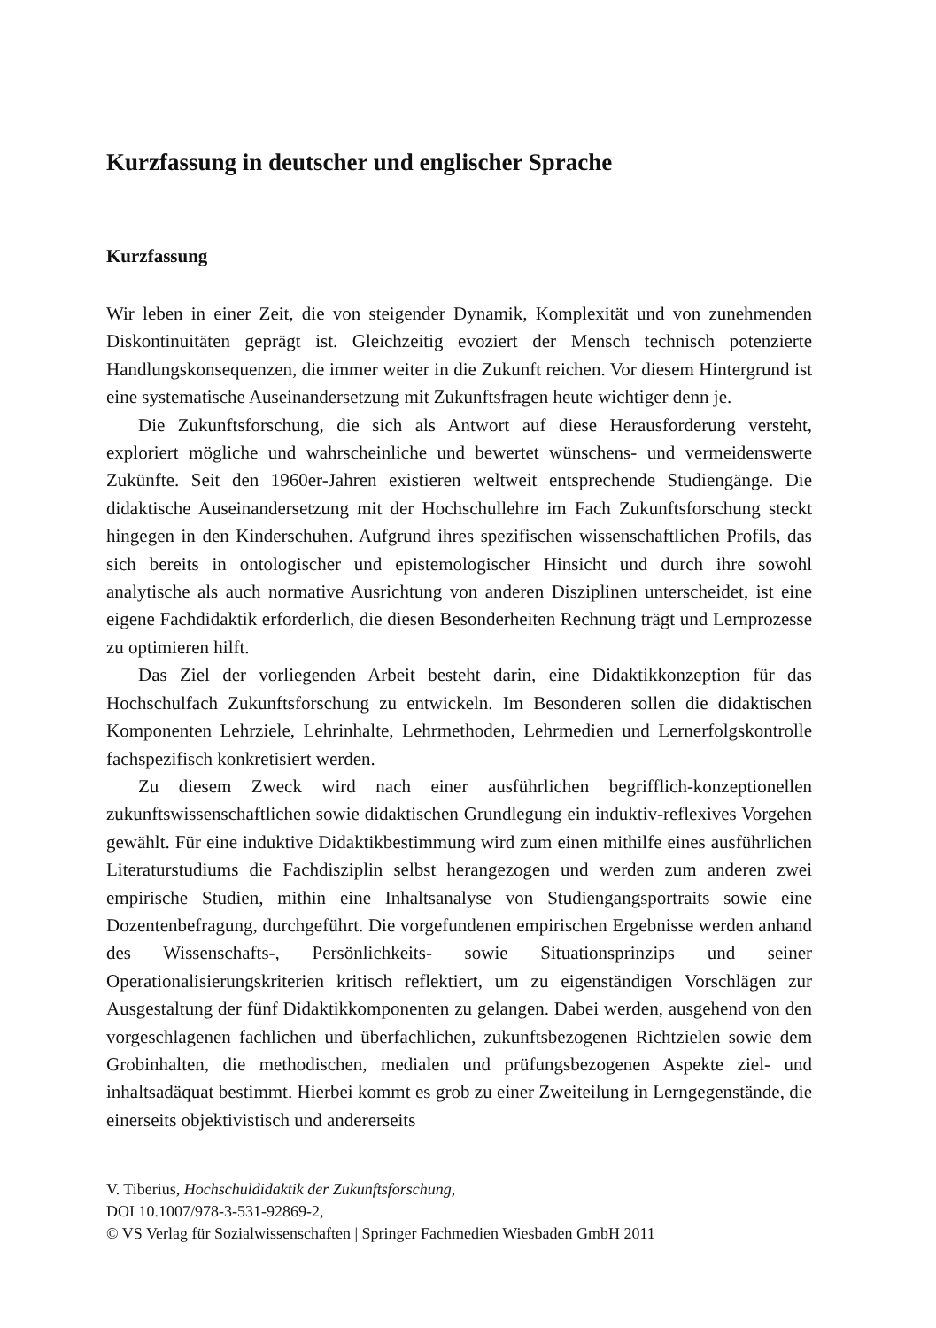Kurzfassung in deutscher und englischer Sprache
Kurzfassung
Wir leben in einer Zeit, die von steigender Dynamik, Komplexität und von zunehmenden Diskontinuitäten geprägt ist. Gleichzeitig evoziert der Mensch technisch potenzierte Handlungskonsequenzen, die immer weiter in die Zukunft reichen. Vor diesem Hintergrund ist eine systematische Auseinandersetzung mit Zukunftsfragen heute wichtiger denn je.
Die Zukunftsforschung, die sich als Antwort auf diese Herausforderung versteht, exploriert mögliche und wahrscheinliche und bewertet wünschens- und vermeidenswerte Zukünfte. Seit den 1960er-Jahren existieren weltweit entsprechende Studiengänge. Die didaktische Auseinandersetzung mit der Hochschullehre im Fach Zukunftsforschung steckt hingegen in den Kinderschuhen. Aufgrund ihres spezifischen wissenschaftlichen Profils, das sich bereits in ontologischer und epistemologischer Hinsicht und durch ihre sowohl analytische als auch normative Ausrichtung von anderen Disziplinen unterscheidet, ist eine eigene Fachdidaktik erforderlich, die diesen Besonderheiten Rechnung trägt und Lernprozesse zu optimieren hilft.
Das Ziel der vorliegenden Arbeit besteht darin, eine Didaktikkonzeption für das Hochschulfach Zukunftsforschung zu entwickeln. Im Besonderen sollen die didaktischen Komponenten Lehrziele, Lehrinhalte, Lehrmethoden, Lehrmedien und Lernerfolgskontrolle fachspezifisch konkretisiert werden.
Zu diesem Zweck wird nach einer ausführlichen begrifflich-konzeptionellen zukunftswissenschaftlichen sowie didaktischen Grundlegung ein induktiv-reflexives Vorgehen gewählt. Für eine induktive Didaktikbestimmung wird zum einen mithilfe eines ausführlichen Literaturstudiums die Fachdisziplin selbst herangezogen und werden zum anderen zwei empirische Studien, mithin eine Inhaltsanalyse von Studiengangsportraits sowie eine Dozentenbefragung, durchgeführt. Die vorgefundenen empirischen Ergebnisse werden anhand des Wissenschafts-, Persönlichkeits- sowie Situationsprinzips und seiner Operationalisierungskriterien kritisch reflektiert, um zu eigenständigen Vorschlägen zur Ausgestaltung der fünf Didaktikkomponenten zu gelangen. Dabei werden, ausgehend von den vorgeschlagenen fachlichen und überfachlichen, zukunftsbezogenen Richtzielen sowie dem Grobinhalten, die methodischen, medialen und prüfungsbezogenen Aspekte ziel- und inhaltsadäquat bestimmt. Hierbei kommt es grob zu einer Zweiteilung in Lerngegenstände, die einerseits objektivistisch und andererseits
V. Tiberius, Hochschuldidaktik der Zukunftsforschung,
DOI 10.1007/978-3-531-92869-2,
© VS Verlag für Sozialwissenschaften | Springer Fachmedien Wiesbaden GmbH 2011